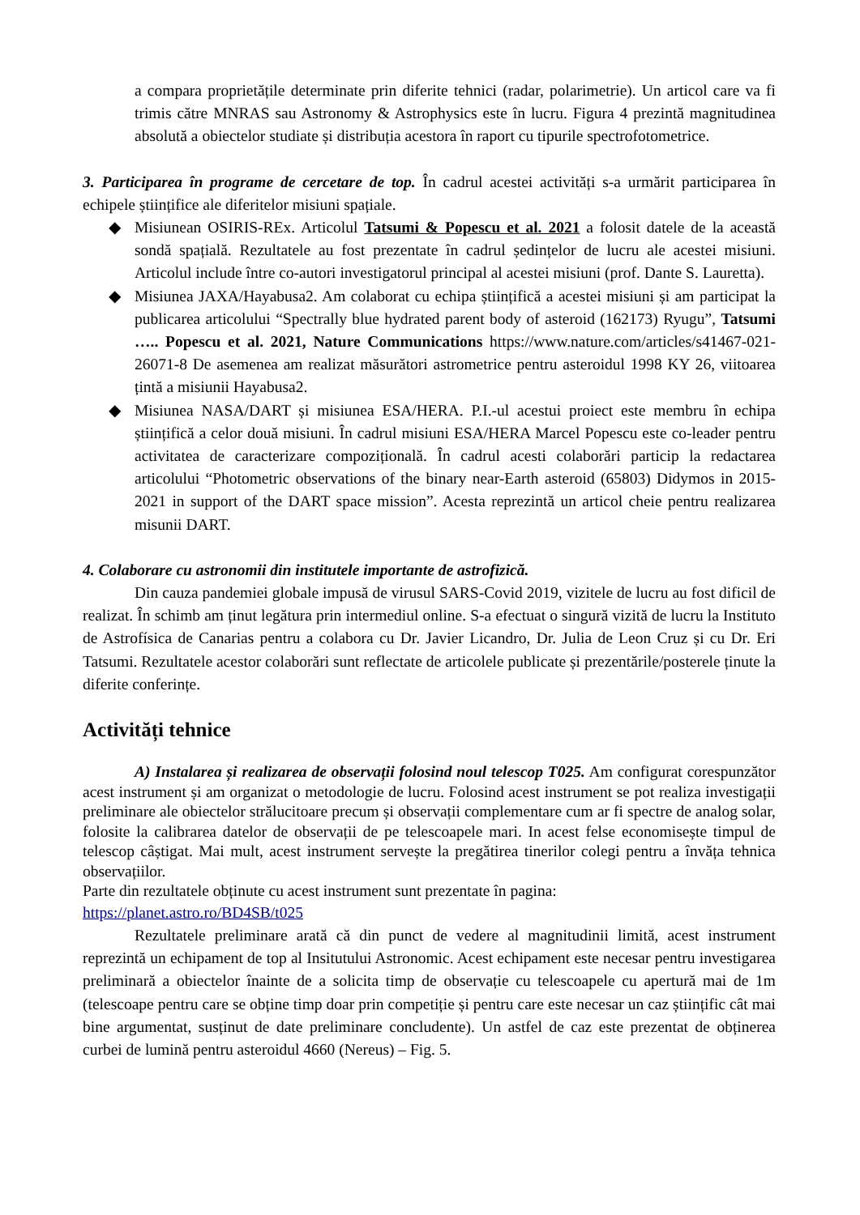a compara proprietățile determinate prin diferite tehnici (radar, polarimetrie). Un articol care va fi trimis către MNRAS sau Astronomy & Astrophysics este în lucru. Figura 4 prezintă magnitudinea absolută a obiectelor studiate și distribuția acestora în raport cu tipurile spectrofotometrice.
3. Participarea în programe de cercetare de top. În cadrul acestei activități s-a urmărit participarea în echipele științifice ale diferitelor misiuni spațiale.
◆ Misiunean OSIRIS-REx. Articolul Tatsumi & Popescu et al. 2021 a folosit datele de la această sondă spațială. Rezultatele au fost prezentate în cadrul ședințelor de lucru ale acestei misiuni. Articolul include între co-autori investigatorul principal al acestei misiuni (prof. Dante S. Lauretta).
◆ Misiunea JAXA/Hayabusa2. Am colaborat cu echipa științifică a acestei misiuni și am participat la publicarea articolului “Spectrally blue hydrated parent body of asteroid (162173) Ryugu”, Tatsumi ….. Popescu et al. 2021, Nature Communications https://www.nature.com/articles/s41467-021-26071-8 De asemenea am realizat măsurători astrometrice pentru asteroidul 1998 KY 26, viitoarea țintă a misiunii Hayabusa2.
◆ Misiunea NASA/DART și misiunea ESA/HERA. P.I.-ul acestui proiect este membru în echipa științifică a celor două misiuni. În cadrul misiuni ESA/HERA Marcel Popescu este co-leader pentru activitatea de caracterizare compozițională. În cadrul acesti colaborări particip la redactarea articolului “Photometric observations of the binary near-Earth asteroid (65803) Didymos in 2015-2021 in support of the DART space mission”. Acesta reprezintă un articol cheie pentru realizarea misunii DART.
4. Colaborare cu astronomii din institutele importante de astrofizică.
Din cauza pandemiei globale impusă de virusul SARS-Covid 2019, vizitele de lucru au fost dificil de realizat. În schimb am ținut legătura prin intermediul online. S-a efectuat o singură vizită de lucru la Instituto de Astrofísica de Canarias pentru a colabora cu Dr. Javier Licandro, Dr. Julia de Leon Cruz și cu Dr. Eri Tatsumi. Rezultatele acestor colaborări sunt reflectate de articolele publicate și prezentările/posterele ținute la diferite conferințe.
Activități tehnice
A) Instalarea și realizarea de observații folosind noul telescop T025. Am configurat corespunzător acest instrument și am organizat o metodologie de lucru. Folosind acest instrument se pot realiza investigații preliminare ale obiectelor strălucitoare precum și observații complementare cum ar fi spectre de analog solar, folosite la calibrarea datelor de observații de pe telescoapele mari. In acest felse economisește timpul de telescop câștigat. Mai mult, acest instrument servește la pregătirea tinerilor colegi pentru a învăța tehnica observațiilor.
Parte din rezultatele obținute cu acest instrument sunt prezentate în pagina:
https://planet.astro.ro/BD4SB/t025
Rezultatele preliminare arată că din punct de vedere al magnitudinii limită, acest instrument reprezintă un echipament de top al Insitutului Astronomic. Acest echipament este necesar pentru investigarea preliminară a obiectelor înainte de a solicita timp de observație cu telescoapele cu apertură mai de 1m (telescoape pentru care se obține timp doar prin competiție și pentru care este necesar un caz științific cât mai bine argumentat, susținut de date preliminare concludente). Un astfel de caz este prezentat de obținerea curbei de lumină pentru asteroidul 4660 (Nereus) – Fig. 5.